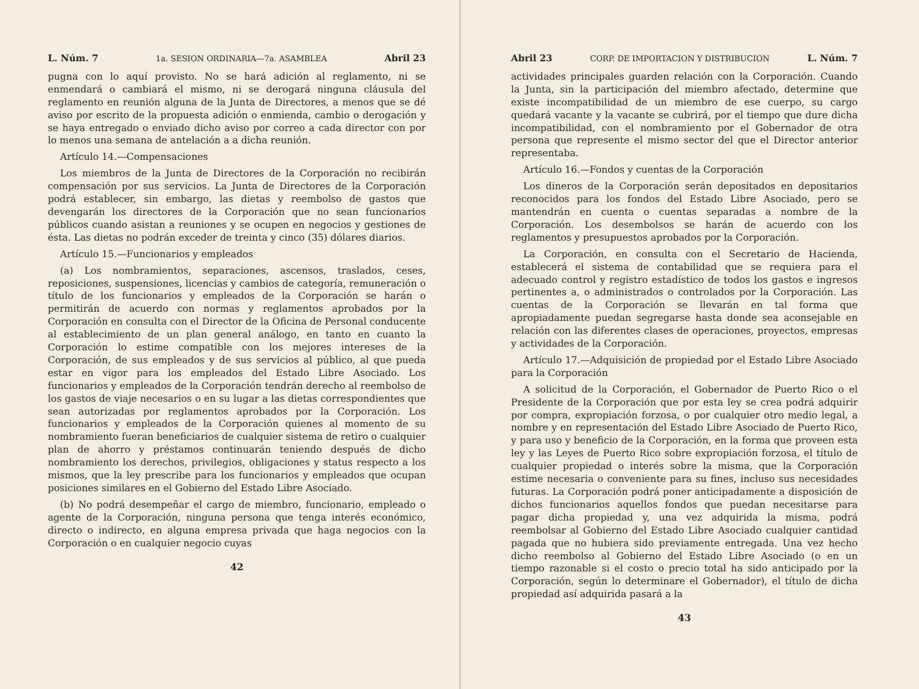L. Núm. 7 1a. SESION ORDINARIA—7a. ASAMBLEA Abril 23
pugna con lo aquí provisto. No se hará adición al reglamento, ni se enmendará o cambiará el mismo, ni se derogará ninguna cláusula del reglamento en reunión alguna de la Junta de Directores, a menos que se dé aviso por escrito de la propuesta adición o enmienda, cambio o derogación y se haya entregado o enviado dicho aviso por correo a cada director con por lo menos una semana de antelación a a dicha reunión.
Artículo 14.—Compensaciones
Los miembros de la Junta de Directores de la Corporación no recibirán compensación por sus servicios. La Junta de Directores de la Corporación podrá establecer, sin embargo, las dietas y reembolso de gastos que devengarán los directores de la Corporación que no sean funcionarios públicos cuando asistan a reuniones y se ocupen en negocios y gestiones de ésta. Las dietas no podrán exceder de treinta y cinco (35) dólares diarios.
Artículo 15.—Funcionarios y empleados
(a) Los nombramientos, separaciones, ascensos, traslados, ceses, reposiciones, suspensiones, licencias y cambios de categoría, remuneración o título de los funcionarios y empleados de la Corporación se harán o permitirán de acuerdo con normas y reglamentos aprobados por la Corporación en consulta con el Director de la Oficina de Personal conducente al establecimiento de un plan general análogo, en tanto en cuanto la Corporación lo estime compatible con los mejores intereses de la Corporación, de sus empleados y de sus servicios al público, al que pueda estar en vigor para los empleados del Estado Libre Asociado. Los funcionarios y empleados de la Corporación tendrán derecho al reembolso de los gastos de viaje necesarios o en su lugar a las dietas correspondientes que sean autorizadas por reglamentos aprobados por la Corporación. Los funcionarios y empleados de la Corporación quienes al momento de su nombramiento fueran beneficiarios de cualquier sistema de retiro o cualquier plan de ahorro y préstamos continuarán teniendo después de dicho nombramiento los derechos, privilegios, obligaciones y status respecto a los mismos, que la ley prescribe para los funcionarios y empleados que ocupan posiciones similares en el Gobierno del Estado Libre Asociado.
(b) No podrá desempeñar el cargo de miembro, funcionario, empleado o agente de la Corporación, ninguna persona que tenga interés económico, directo o indirecto, en alguna empresa privada que haga negocios con la Corporación o en cualquier negocio cuyas
42
Abril 23 CORP. DE IMPORTACION Y DISTRIBUCION L. Núm. 7
actividades principales guarden relación con la Corporación. Cuando la Junta, sin la participación del miembro afectado, determine que existe incompatibilidad de un miembro de ese cuerpo, su cargo quedará vacante y la vacante se cubrirá, por el tiempo que dure dicha incompatibilidad, con el nombramiento por el Gobernador de otra persona que represente el mismo sector del que el Director anterior representaba.
Artículo 16.—Fondos y cuentas de la Corporación
Los dineros de la Corporación serán depositados en depositarios reconocidos para los fondos del Estado Libre Asociado, pero se mantendrán en cuenta o cuentas separadas a nombre de la Corporación. Los desembolsos se harán de acuerdo con los reglamentos y presupuestos aprobados por la Corporación.
La Corporación, en consulta con el Secretario de Hacienda, establecerá el sistema de contabilidad que se requiera para el adecuado control y registro estadístico de todos los gastos e ingresos pertinentes a, o administrados o controlados por la Corporación. Las cuentas de la Corporación se llevarán en tal forma que apropiadamente puedan segregarse hasta donde sea aconsejable en relación con las diferentes clases de operaciones, proyectos, empresas y actividades de la Corporación.
Artículo 17.—Adquisición de propiedad por el Estado Libre Asociado para la Corporación
A solicitud de la Corporación, el Gobernador de Puerto Rico o el Presidente de la Corporación que por esta ley se crea podrá adquirir por compra, expropiación forzosa, o por cualquier otro medio legal, a nombre y en representación del Estado Libre Asociado de Puerto Rico, y para uso y beneficio de la Corporación, en la forma que proveen esta ley y las Leyes de Puerto Rico sobre expropiación forzosa, el título de cualquier propiedad o interés sobre la misma, que la Corporación estime necesaria o conveniente para su fines, incluso sus necesidades futuras. La Corporación podrá poner anticipadamente a disposición de dichos funcionarios aquellos fondos que puedan necesitarse para pagar dicha propiedad y, una vez adquirida la misma, podrá reembolsar al Gobierno del Estado Libre Asociado cualquier cantidad pagada que no hubiera sido previamente entregada. Una vez hecho dicho reembolso al Gobierno del Estado Libre Asociado (o en un tiempo razonable si el costo o precio total ha sido anticipado por la Corporación, según lo determinare el Gobernador), el título de dicha propiedad así adquirida pasará a la
43